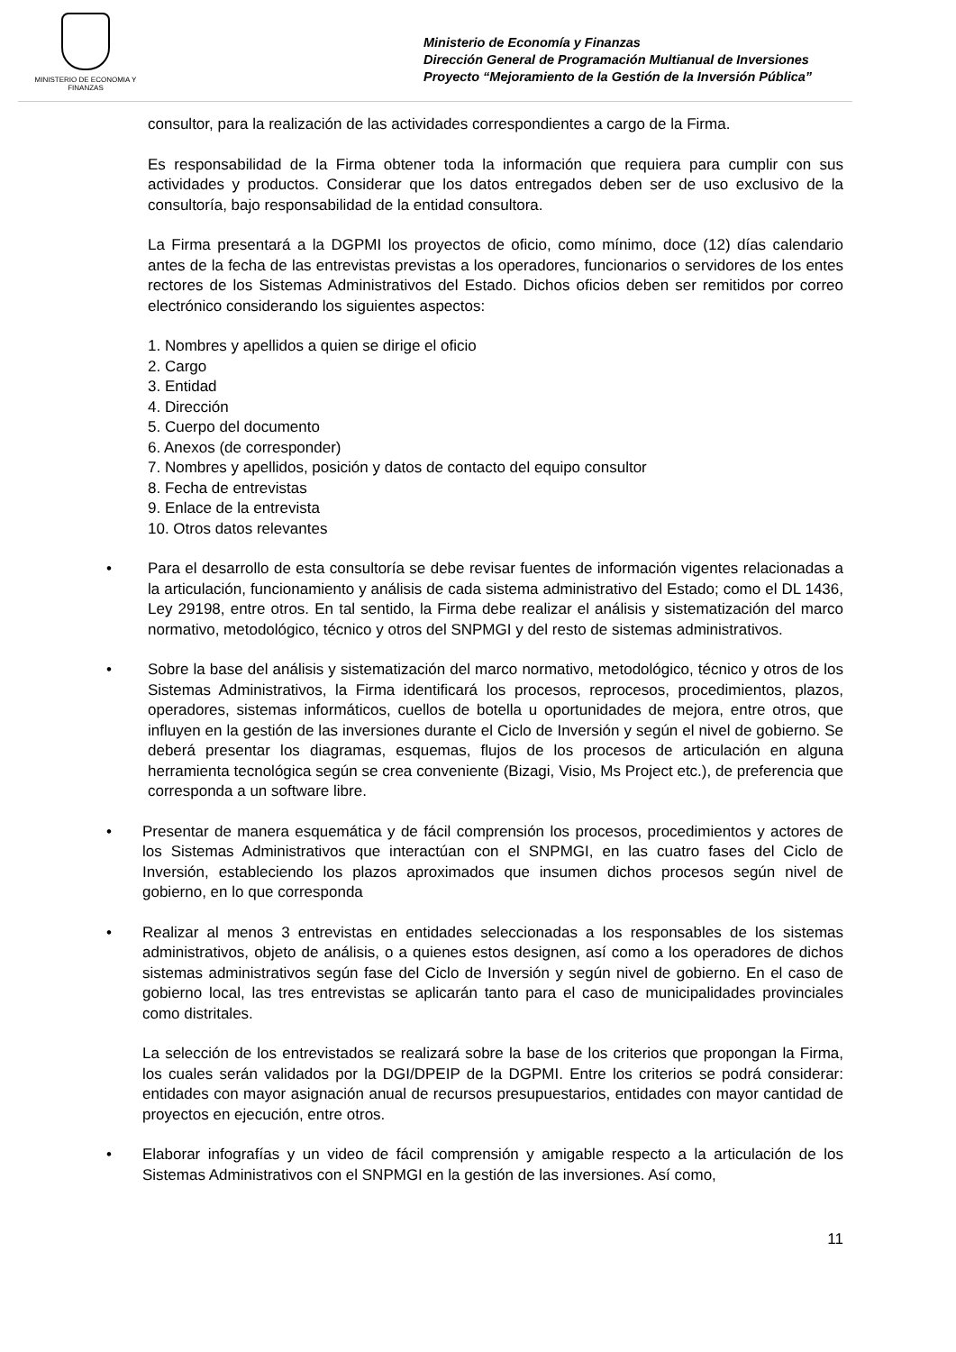MINISTERIO DE ECONOMIA Y FINANZAS
Ministerio de Economía y Finanzas
Dirección General de Programación Multianual de Inversiones
Proyecto “Mejoramiento de la Gestión de la Inversión Pública”
consultor, para la realización de las actividades correspondientes a cargo de la Firma.
Es responsabilidad de la Firma obtener toda la información que requiera para cumplir con sus actividades y productos. Considerar que los datos entregados deben ser de uso exclusivo de la consultoría, bajo responsabilidad de la entidad consultora.
La Firma presentará a la DGPMI los proyectos de oficio, como mínimo, doce (12) días calendario antes de la fecha de las entrevistas previstas a los operadores, funcionarios o servidores de los entes rectores de los Sistemas Administrativos del Estado. Dichos oficios deben ser remitidos por correo electrónico considerando los siguientes aspectos:
1. Nombres y apellidos a quien se dirige el oficio
2. Cargo
3. Entidad
4. Dirección
5. Cuerpo del documento
6. Anexos (de corresponder)
7. Nombres y apellidos, posición y datos de contacto del equipo consultor
8. Fecha de entrevistas
9. Enlace de la entrevista
10. Otros datos relevantes
• Para el desarrollo de esta consultoría se debe revisar fuentes de información vigentes relacionadas a la articulación, funcionamiento y análisis de cada sistema administrativo del Estado; como el DL 1436, Ley 29198, entre otros. En tal sentido, la Firma debe realizar el análisis y sistematización del marco normativo, metodológico, técnico y otros del SNPMGI y del resto de sistemas administrativos.
• Sobre la base del análisis y sistematización del marco normativo, metodológico, técnico y otros de los Sistemas Administrativos, la Firma identificará los procesos, reprocesos, procedimientos, plazos, operadores, sistemas informáticos, cuellos de botella u oportunidades de mejora, entre otros, que influyen en la gestión de las inversiones durante el Ciclo de Inversión y según el nivel de gobierno. Se deberá presentar los diagramas, esquemas, flujos de los procesos de articulación en alguna herramienta tecnológica según se crea conveniente (Bizagi, Visio, Ms Project etc.), de preferencia que corresponda a un software libre.
• Presentar de manera esquemática y de fácil comprensión los procesos, procedimientos y actores de los Sistemas Administrativos que interactúan con el SNPMGI, en las cuatro fases del Ciclo de Inversión, estableciendo los plazos aproximados que insumen dichos procesos según nivel de gobierno, en lo que corresponda
• Realizar al menos 3 entrevistas en entidades seleccionadas a los responsables de los sistemas administrativos, objeto de análisis, o a quienes estos designen, así como a los operadores de dichos sistemas administrativos según fase del Ciclo de Inversión y según nivel de gobierno. En el caso de gobierno local, las tres entrevistas se aplicarán tanto para el caso de municipalidades provinciales como distritales.
La selección de los entrevistados se realizará sobre la base de los criterios que propongan la Firma, los cuales serán validados por la DGI/DPEIP de la DGPMI. Entre los criterios se podrá considerar: entidades con mayor asignación anual de recursos presupuestarios, entidades con mayor cantidad de proyectos en ejecución, entre otros.
• Elaborar infografías y un video de fácil comprensión y amigable respecto a la articulación de los Sistemas Administrativos con el SNPMGI en la gestión de las inversiones. Así como,
11